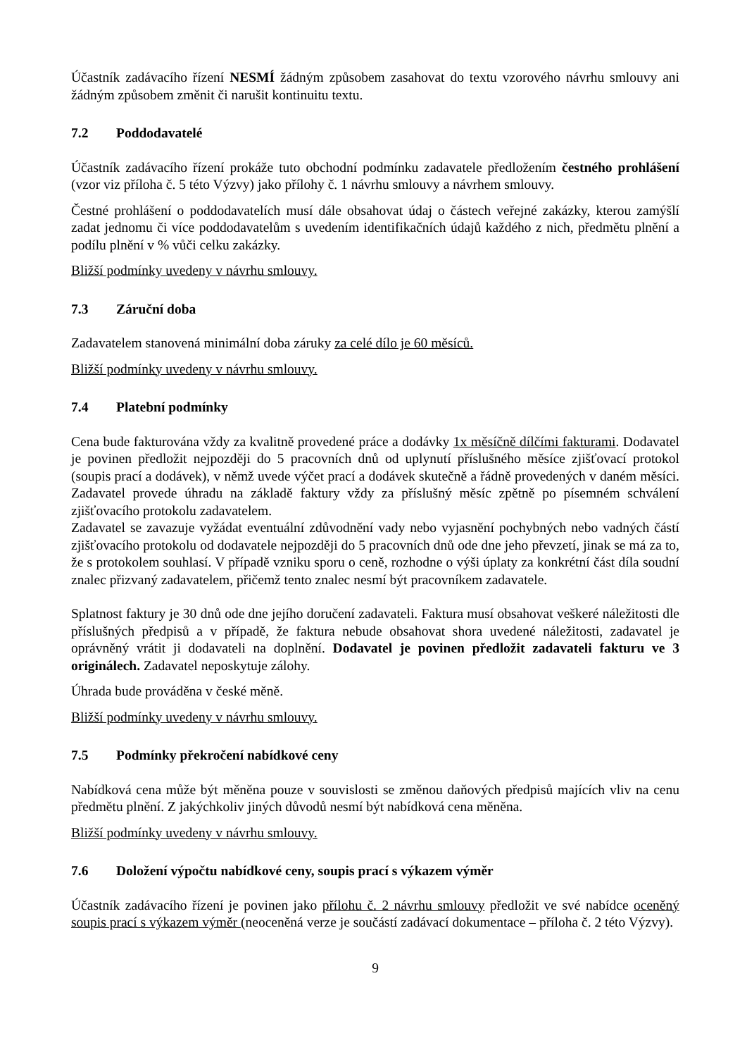Účastník zadávacího řízení NESMÍ žádným způsobem zasahovat do textu vzorového návrhu smlouvy ani žádným způsobem změnit či narušit kontinuitu textu.
7.2 Poddodavatelé
Účastník zadávacího řízení prokáže tuto obchodní podmínku zadavatele předložením čestného prohlášení (vzor viz příloha č. 5 této Výzvy) jako přílohy č. 1 návrhu smlouvy a návrhem smlouvy.
Čestné prohlášení o poddodavatelích musí dále obsahovat údaj o částech veřejné zakázky, kterou zamýšlí zadat jednomu či více poddodavatelům s uvedením identifikačních údajů každého z nich, předmětu plnění a podílu plnění v % vůči celku zakázky.
Bližší podmínky uvedeny v návrhu smlouvy.
7.3 Záruční doba
Zadavatelem stanovená minimální doba záruky za celé dílo je 60 měsíců.
Bližší podmínky uvedeny v návrhu smlouvy.
7.4 Platební podmínky
Cena bude fakturována vždy za kvalitně provedené práce a dodávky 1x měsíčně dílčími fakturami. Dodavatel je povinen předložit nejpozději do 5 pracovních dnů od uplynutí příslušného měsíce zjišťovací protokol (soupis prací a dodávek), v němž uvede výčet prací a dodávek skutečně a řádně provedených v daném měsíci. Zadavatel provede úhradu na základě faktury vždy za příslušný měsíc zpětně po písemném schválení zjišťovacího protokolu zadavatelem.
Zadavatel se zavazuje vyžádat eventuální zdůvodnění vady nebo vyjasnění pochybných nebo vadných částí zjišťovacího protokolu od dodavatele nejpozději do 5 pracovních dnů ode dne jeho převzetí, jinak se má za to, že s protokolem souhlasí. V případě vzniku sporu o ceně, rozhodne o výši úplaty za konkrétní část díla soudní znalec přizvaný zadavatelem, přičemž tento znalec nesmí být pracovníkem zadavatele.
Splatnost faktury je 30 dnů ode dne jejího doručení zadavateli. Faktura musí obsahovat veškeré náležitosti dle příslušných předpisů a v případě, že faktura nebude obsahovat shora uvedené náležitosti, zadavatel je oprávněný vrátit ji dodavateli na doplnění. Dodavatel je povinen předložit zadavateli fakturu ve 3 originálech. Zadavatel neposkytuje zálohy.
Úhrada bude prováděna v české měně.
Bližší podmínky uvedeny v návrhu smlouvy.
7.5 Podmínky překročení nabídkové ceny
Nabídková cena může být měněna pouze v souvislosti se změnou daňových předpisů majících vliv na cenu předmětu plnění. Z jakýchkoliv jiných důvodů nesmí být nabídková cena měněna.
Bližší podmínky uvedeny v návrhu smlouvy.
7.6 Doložení výpočtu nabídkové ceny, soupis prací s výkazem výměr
Účastník zadávacího řízení je povinen jako přílohu č. 2 návrhu smlouvy předložit ve své nabídce oceněný soupis prací s výkazem výměr (neoceněná verze je součástí zadávací dokumentace – příloha č. 2 této Výzvy).
9